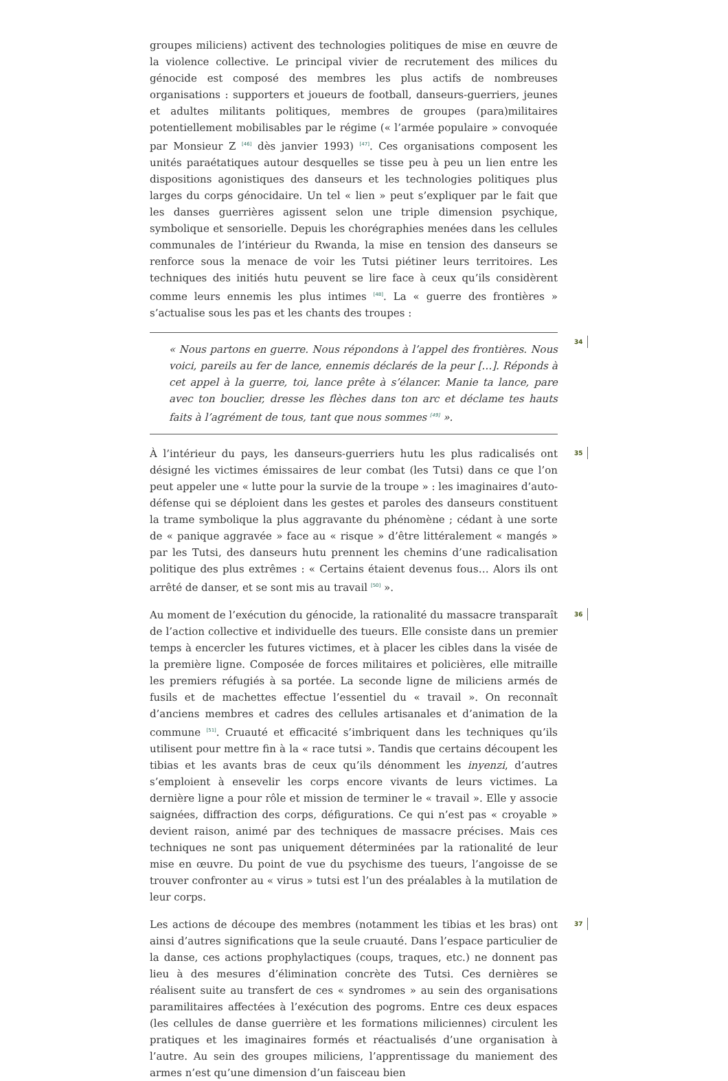groupes miliciens) activent des technologies politiques de mise en œuvre de la violence collective. Le principal vivier de recrutement des milices du génocide est composé des membres les plus actifs de nombreuses organisations : supporters et joueurs de football, danseurs-guerriers, jeunes et adultes militants politiques, membres de groupes (para)militaires potentiellement mobilisables par le régime (« l’armée populaire » convoquée par Monsieur Z <sup>[46]</sup> dès janvier 1993) <sup>[47]</sup>. Ces organisations composent les unités paraétatiques autour desquelles se tisse peu à peu un lien entre les dispositions agonistiques des danseurs et les technologies politiques plus larges du corps génocidaire. Un tel « lien » peut s’expliquer par le fait que les danses guerrières agissent selon une triple dimension psychique, symbolique et sensorielle. Depuis les chorégraphies menées dans les cellules communales de l’intérieur du Rwanda, la mise en tension des danseurs se renforce sous la menace de voir les Tutsi piétiner leurs territoires. Les techniques des initiés hutu peuvent se lire face à ceux qu’ils considèrent comme leurs ennemis les plus intimes <sup>[48]</sup>. La « guerre des frontières » s’actualise sous les pas et les chants des troupes :
34
« Nous partons en guerre. Nous répondons à l’appel des frontières. Nous voici, pareils au fer de lance, ennemis déclarés de la peur […]. Réponds à cet appel à la guerre, toi, lance prête à s’élancer. Manie ta lance, pare avec ton bouclier, dresse les flèches dans ton arc et déclame tes hauts faits à l’agrément de tous, tant que nous sommes <sup>[49]</sup> ».
35 À l’intérieur du pays, les danseurs-guerriers hutu les plus radicalisés ont désigné les victimes émissaires de leur combat (les Tutsi) dans ce que l’on peut appeler une « lutte pour la survie de la troupe » : les imaginaires d’auto-défense qui se déploient dans les gestes et paroles des danseurs constituent la trame symbolique la plus aggravante du phénomène ; cédant à une sorte de « panique aggravée » face au « risque » d’être littéralement « mangés » par les Tutsi, des danseurs hutu prennent les chemins d’une radicalisation politique des plus extrêmes : « Certains étaient devenus fous… Alors ils ont arrêté de danser, et se sont mis au travail <sup>[50]</sup> ».
36 Au moment de l’exécution du génocide, la rationalité du massacre transparaît de l’action collective et individuelle des tueurs. Elle consiste dans un premier temps à encercler les futures victimes, et à placer les cibles dans la visée de la première ligne. Composée de forces militaires et policières, elle mitraille les premiers réfugiés à sa portée. La seconde ligne de miliciens armés de fusils et de machettes effectue l’essentiel du « travail ». On reconnaît d’anciens membres et cadres des cellules artisanales et d’animation de la commune <sup>[51]</sup>. Cruauté et efficacité s’imbriquent dans les techniques qu’ils utilisent pour mettre fin à la « race tutsi ». Tandis que certains découpent les tibias et les avants bras de ceux qu’ils dénomment les inyenzi, d’autres s’emploient à ensevelir les corps encore vivants de leurs victimes. La dernière ligne a pour rôle et mission de terminer le « travail ». Elle y associe saignées, diffraction des corps, défigurations. Ce qui n’est pas « croyable » devient raison, animé par des techniques de massacre précises. Mais ces techniques ne sont pas uniquement déterminées par la rationalité de leur mise en œuvre. Du point de vue du psychisme des tueurs, l’angoisse de se trouver confronter au « virus » tutsi est l’un des préalables à la mutilation de leur corps.
37 Les actions de découpe des membres (notamment les tibias et les bras) ont ainsi d’autres significations que la seule cruauté. Dans l’espace particulier de la danse, ces actions prophylactiques (coups, traques, etc.) ne donnent pas lieu à des mesures d’élimination concrète des Tutsi. Ces dernières se réalisent suite au transfert de ces « syndromes » au sein des organisations paramilitaires affectées à l’exécution des pogroms. Entre ces deux espaces (les cellules de danse guerrière et les formations miliciennes) circulent les pratiques et les imaginaires formés et réactualisés d’une organisation à l’autre. Au sein des groupes miliciens, l’apprentissage du maniement des armes n’est qu’une dimension d’un faisceau bien